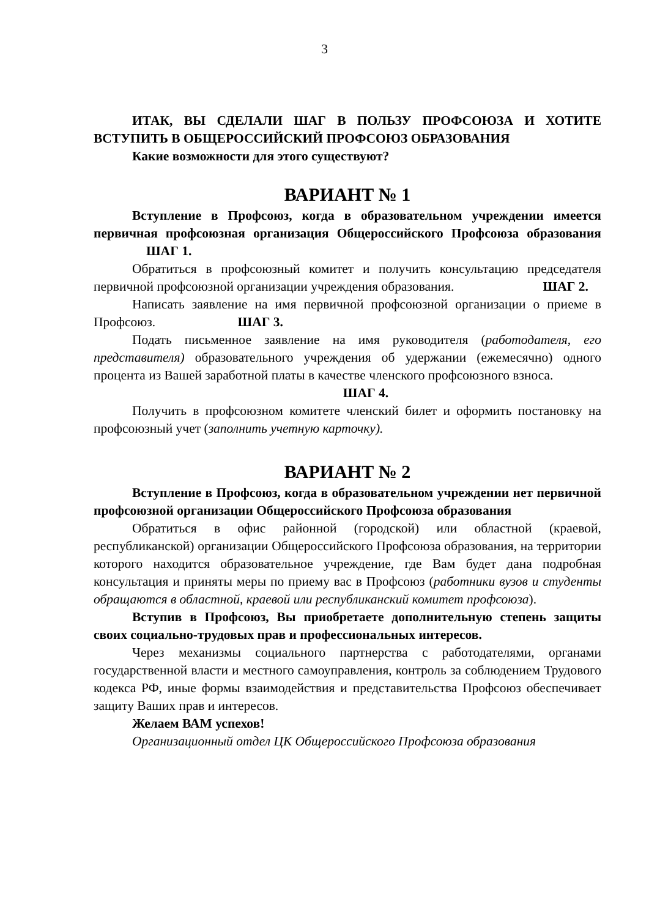3
ИТАК, ВЫ СДЕЛАЛИ ШАГ В ПОЛЬЗУ ПРОФСОЮЗА И ХОТИТЕ ВСТУПИТЬ В ОБЩЕРОССИЙСКИЙ ПРОФСОЮЗ ОБРАЗОВАНИЯ
Какие возможности для этого существуют?
ВАРИАНТ № 1
Вступление в Профсоюз, когда в образовательном учреждении имеется первичная профсоюзная организация Общероссийского Профсоюза образования ШАГ 1.
Обратиться в профсоюзный комитет и получить консультацию председателя первичной профсоюзной организации учреждения образования. ШАГ 2.
Написать заявление на имя первичной профсоюзной организации о приеме в Профсоюз. ШАГ 3.
Подать письменное заявление на имя руководителя (работодателя, его представителя) образовательного учреждения об удержании (ежемесячно) одного процента из Вашей заработной платы в качестве членского профсоюзного взноса.
ШАГ 4.
Получить в профсоюзном комитете членский билет и оформить постановку на профсоюзный учет (заполнить учетную карточку).
ВАРИАНТ № 2
Вступление в Профсоюз, когда в образовательном учреждении нет первичной профсоюзной организации Общероссийского Профсоюза образования
Обратиться в офис районной (городской) или областной (краевой, республиканской) организации Общероссийского Профсоюза образования, на территории которого находится образовательное учреждение, где Вам будет дана подробная консультация и приняты меры по приему вас в Профсоюз (работники вузов и студенты обращаются в областной, краевой или республиканский комитет профсоюза).
Вступив в Профсоюз, Вы приобретаете дополнительную степень защиты своих социально-трудовых прав и профессиональных интересов.
Через механизмы социального партнерства с работодателями, органами государственной власти и местного самоуправления, контроль за соблюдением Трудового кодекса РФ, иные формы взаимодействия и представительства Профсоюз обеспечивает защиту Ваших прав и интересов.
Желаем ВАМ успехов!
Организационный отдел ЦК Общероссийского Профсоюза образования